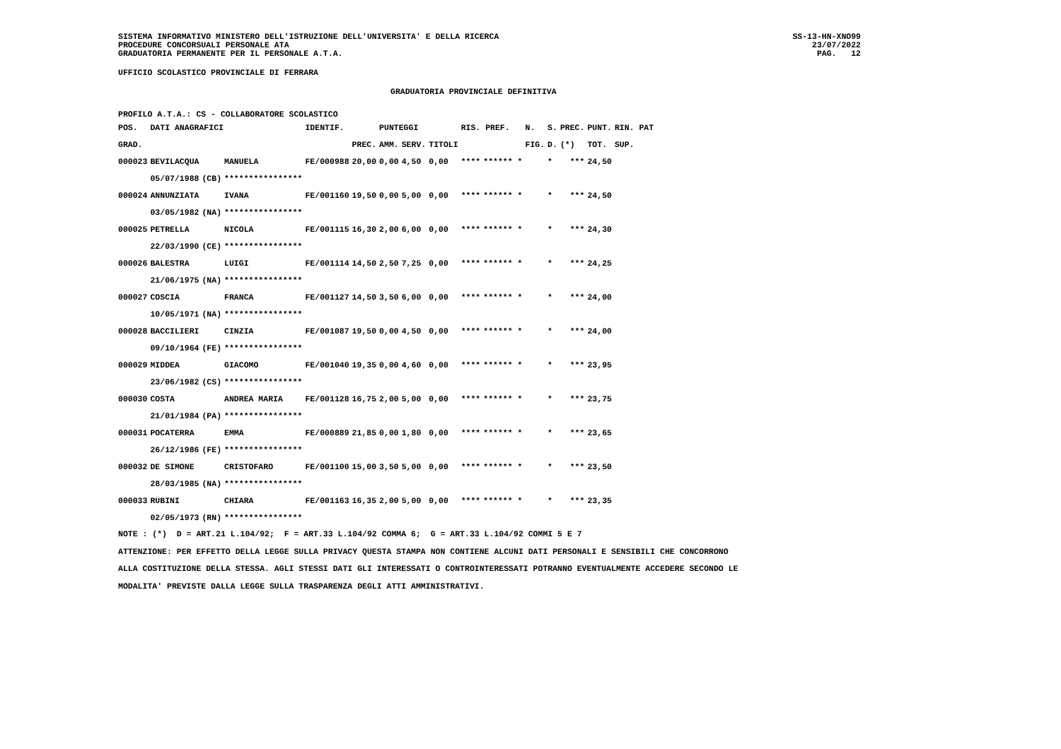SISTEMA INFORMATIVO MINISTERO DELL'ISTRUZIONE DELL'UNIVERSITA' E DELLA RICERCA
PROCEDURE CONCORSUALI PERSONALE ATA
GRADUATORIA PERMANENTE PER IL PERSONALE A.T.A.
SS-13-HN-XNO99
23/07/2022
PAG. 12
UFFICIO SCOLASTICO PROVINCIALE DI FERRARA
GRADUATORIA PROVINCIALE DEFINITIVA
PROFILO A.T.A.: CS - COLLABORATORE SCOLASTICO
| POS. | DATI ANAGRAFICI | | | IDENTIF. | | PUNTEGGI | | | RIS. PREF. | | N. | S. | PREC. | PUNT. | RIN. PAT |
| --- | --- | --- | --- | --- | --- | --- | --- | --- | --- | --- | --- | --- | --- | --- | --- |
| GRAD. | | | | | PREC. | AMM. | SERV. | TITOLI | | | FIG. | D. | (*) | TOT. | SUP. |
| 000023 | BEVILACQUA | | MANUELA | FE/000988 | 20,00 | 0,00 | 4,50 | 0,00 | **** | ****** * | | * | *** | 24,50 | |
| | 05/07/1988 | (CB) | **************** | | | | | | | | | | | | |
| 000024 | ANNUNZIATA | | IVANA | FE/001160 | 19,50 | 0,00 | 5,00 | 0,00 | **** | ****** * | | * | *** | 24,50 | |
| | 03/05/1982 | (NA) | **************** | | | | | | | | | | | | |
| 000025 | PETRELLA | | NICOLA | FE/001115 | 16,30 | 2,00 | 6,00 | 0,00 | **** | ****** * | | * | *** | 24,30 | |
| | 22/03/1990 | (CE) | **************** | | | | | | | | | | | | |
| 000026 | BALESTRA | | LUIGI | FE/001114 | 14,50 | 2,50 | 7,25 | 0,00 | **** | ****** * | | * | *** | 24,25 | |
| | 21/06/1975 | (NA) | **************** | | | | | | | | | | | | |
| 000027 | COSCIA | | FRANCA | FE/001127 | 14,50 | 3,50 | 6,00 | 0,00 | **** | ****** * | | * | *** | 24,00 | |
| | 10/05/1971 | (NA) | **************** | | | | | | | | | | | | |
| 000028 | BACCILIERI | | CINZIA | FE/001087 | 19,50 | 0,00 | 4,50 | 0,00 | **** | ****** * | | * | *** | 24,00 | |
| | 09/10/1964 | (FE) | **************** | | | | | | | | | | | | |
| 000029 | MIDDEA | | GIACOMO | FE/001040 | 19,35 | 0,00 | 4,60 | 0,00 | **** | ****** * | | * | *** | 23,95 | |
| | 23/06/1982 | (CS) | **************** | | | | | | | | | | | | |
| 000030 | COSTA | | ANDREA MARIA | FE/001128 | 16,75 | 2,00 | 5,00 | 0,00 | **** | ****** * | | * | *** | 23,75 | |
| | 21/01/1984 | (PA) | **************** | | | | | | | | | | | | |
| 000031 | POCATERRA | | EMMA | FE/000889 | 21,85 | 0,00 | 1,80 | 0,00 | **** | ****** * | | * | *** | 23,65 | |
| | 26/12/1986 | (FE) | **************** | | | | | | | | | | | | |
| 000032 | DE SIMONE | | CRISTOFARO | FE/001100 | 15,00 | 3,50 | 5,00 | 0,00 | **** | ****** * | | * | *** | 23,50 | |
| | 28/03/1985 | (NA) | **************** | | | | | | | | | | | | |
| 000033 | RUBINI | | CHIARA | FE/001163 | 16,35 | 2,00 | 5,00 | 0,00 | **** | ****** * | | * | *** | 23,35 | |
| | 02/05/1973 | (RN) | **************** | | | | | | | | | | | | |
NOTE : (*) D = ART.21 L.104/92; F = ART.33 L.104/92 COMMA 6; G = ART.33 L.104/92 COMMI 5 E 7
ATTENZIONE: PER EFFETTO DELLA LEGGE SULLA PRIVACY QUESTA STAMPA NON CONTIENE ALCUNI DATI PERSONALI E SENSIBILI CHE CONCORRONO
ALLA COSTITUZIONE DELLA STESSA. AGLI STESSI DATI GLI INTERESSATI O CONTROINTERESSATI POTRANNO EVENTUALMENTE ACCEDERE SECONDO LE
MODALITA' PREVISTE DALLA LEGGE SULLA TRASPARENZA DEGLI ATTI AMMINISTRATIVI.